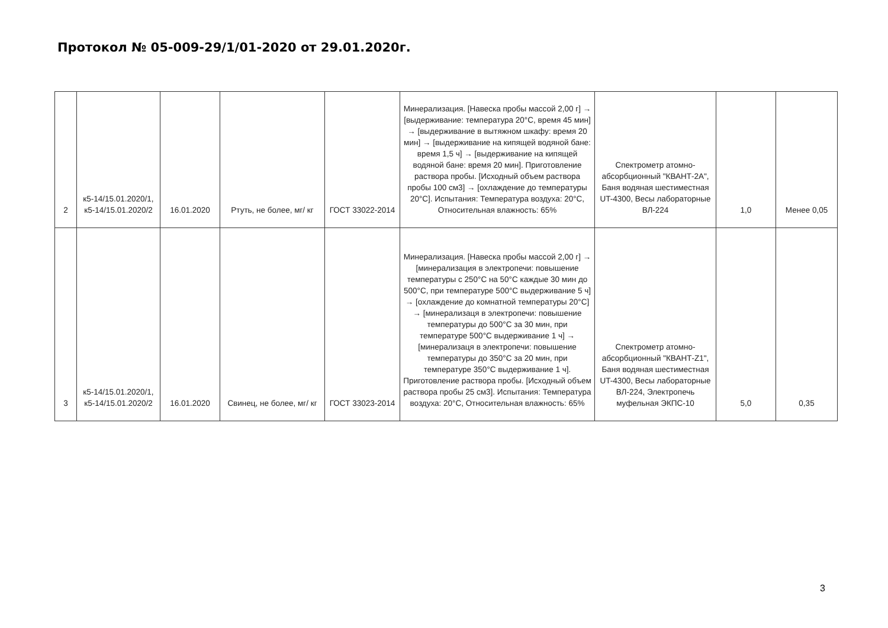Протокол № 05-009-29/1/01-2020 от 29.01.2020г.
| 2 | к5-14/15.01.2020/1, к5-14/15.01.2020/2 | 16.01.2020 | Ртуть, не более, мг/ кг | ГОСТ 33022-2014 | Минерализация. [Навеска пробы массой 2,00 г] → [выдерживание: температура 20°С, время 45 мин] → [выдерживание в вытяжном шкафу: время 20 мин] → [выдерживание на кипящей водяной бане: время 1,5 ч] → [выдерживание на кипящей водяной бане: время 20 мин]. Приготовление раствора пробы. [Исходный объем раствора пробы 100 см3] → [охлаждение до температуры 20°С]. Испытания: Температура воздуха: 20°С, Относительная влажность: 65% | Спектрометр атомно-абсорбционный "КВАНТ-2А", Баня водяная шестиместная UT-4300, Весы лабораторные ВЛ-224 | 1,0 | Менее 0,05 |
| 3 | к5-14/15.01.2020/1, к5-14/15.01.2020/2 | 16.01.2020 | Свинец, не более, мг/ кг | ГОСТ 33023-2014 | Минерализация. [Навеска пробы массой 2,00 г] → [минерализация в электропечи: повышение температуры с 250°С на 50°С каждые 30 мин до 500°С, при температуре 500°С выдерживание 5 ч] → [охлаждение до комнатной температуры 20°С] → [минерализаця в электропечи: повышение температуры до 500°С за 30 мин, при температуре 500°С выдерживание 1 ч] → [минерализаця в электропечи: повышение температуры до 350°С за 20 мин, при температуре 350°С выдерживание 1 ч]. Приготовление раствора пробы. [Исходный объем раствора пробы 25 см3]. Испытания: Температура воздуха: 20°С, Относительная влажность: 65% | Спектрометр атомно-абсорбционный "КВАНТ-Z1", Баня водяная шестиместная UT-4300, Весы лабораторные ВЛ-224, Электропечь муфельная ЭКПС-10 | 5,0 | 0,35 |
3